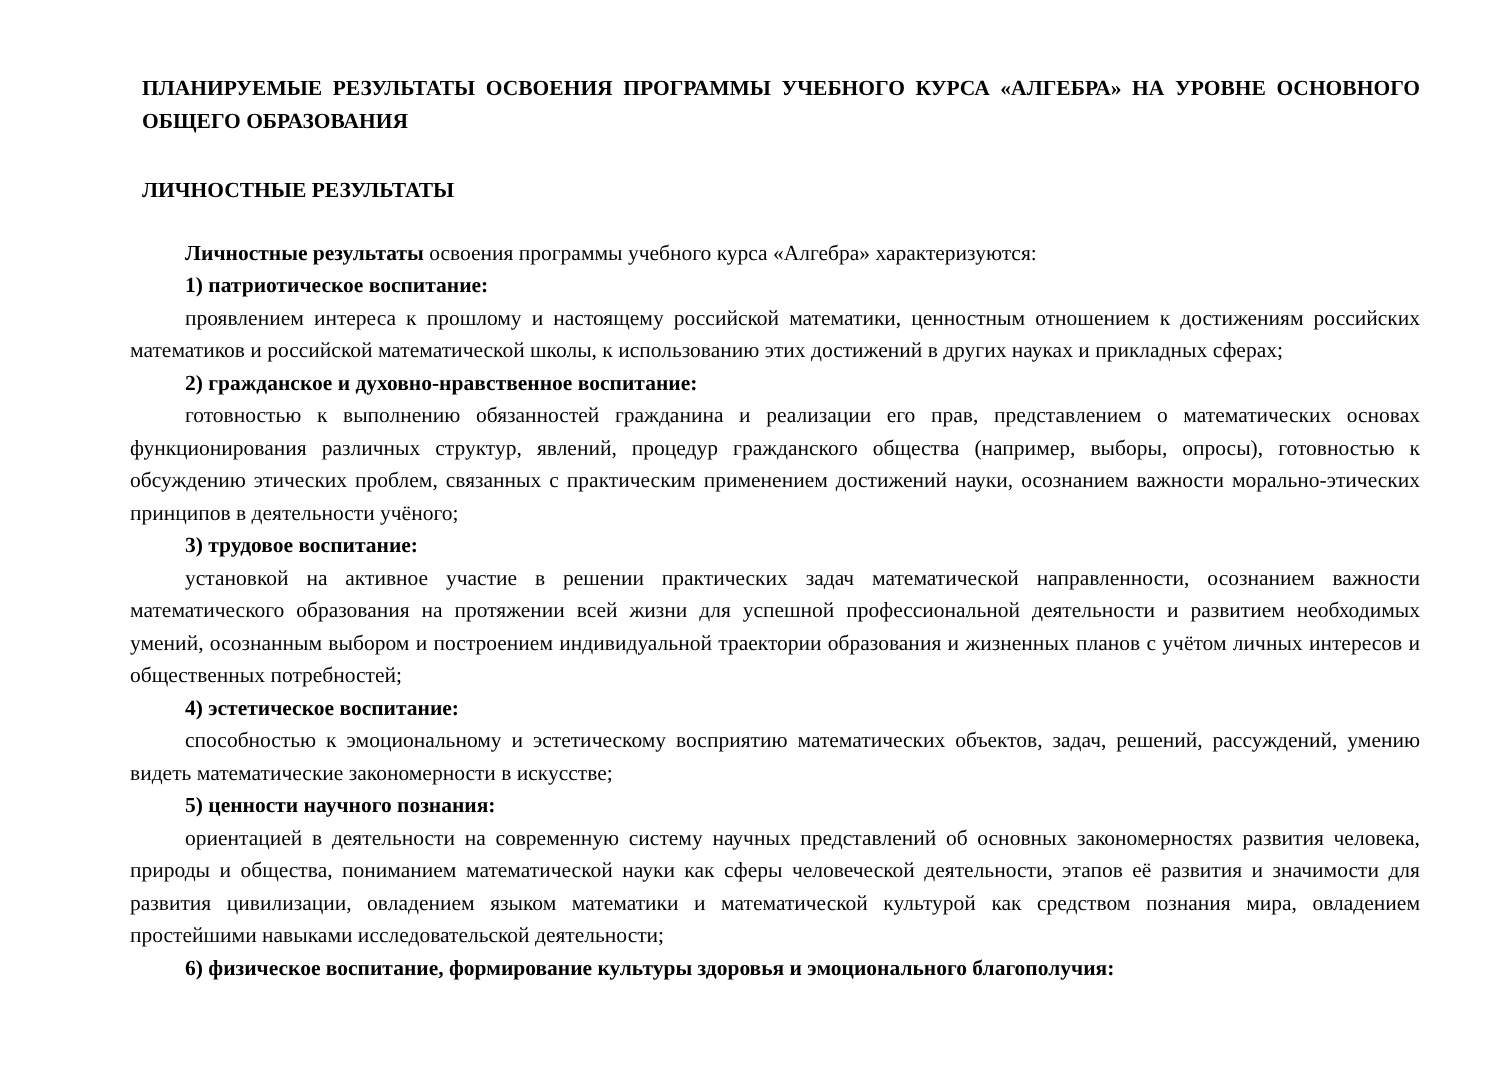ПЛАНИРУЕМЫЕ РЕЗУЛЬТАТЫ ОСВОЕНИЯ ПРОГРАММЫ УЧЕБНОГО КУРСА «АЛГЕБРА» НА УРОВНЕ ОСНОВНОГО ОБЩЕГО ОБРАЗОВАНИЯ
ЛИЧНОСТНЫЕ РЕЗУЛЬТАТЫ
Личностные результаты освоения программы учебного курса «Алгебра» характеризуются:
1) патриотическое воспитание:
проявлением интереса к прошлому и настоящему российской математики, ценностным отношением к достижениям российских математиков и российской математической школы, к использованию этих достижений в других науках и прикладных сферах;
2) гражданское и духовно-нравственное воспитание:
готовностью к выполнению обязанностей гражданина и реализации его прав, представлением о математических основах функционирования различных структур, явлений, процедур гражданского общества (например, выборы, опросы), готовностью к обсуждению этических проблем, связанных с практическим применением достижений науки, осознанием важности морально-этических принципов в деятельности учёного;
3) трудовое воспитание:
установкой на активное участие в решении практических задач математической направленности, осознанием важности математического образования на протяжении всей жизни для успешной профессиональной деятельности и развитием необходимых умений, осознанным выбором и построением индивидуальной траектории образования и жизненных планов с учётом личных интересов и общественных потребностей;
4) эстетическое воспитание:
способностью к эмоциональному и эстетическому восприятию математических объектов, задач, решений, рассуждений, умению видеть математические закономерности в искусстве;
5) ценности научного познания:
ориентацией в деятельности на современную систему научных представлений об основных закономерностях развития человека, природы и общества, пониманием математической науки как сферы человеческой деятельности, этапов её развития и значимости для развития цивилизации, овладением языком математики и математической культурой как средством познания мира, овладением простейшими навыками исследовательской деятельности;
6) физическое воспитание, формирование культуры здоровья и эмоционального благополучия: